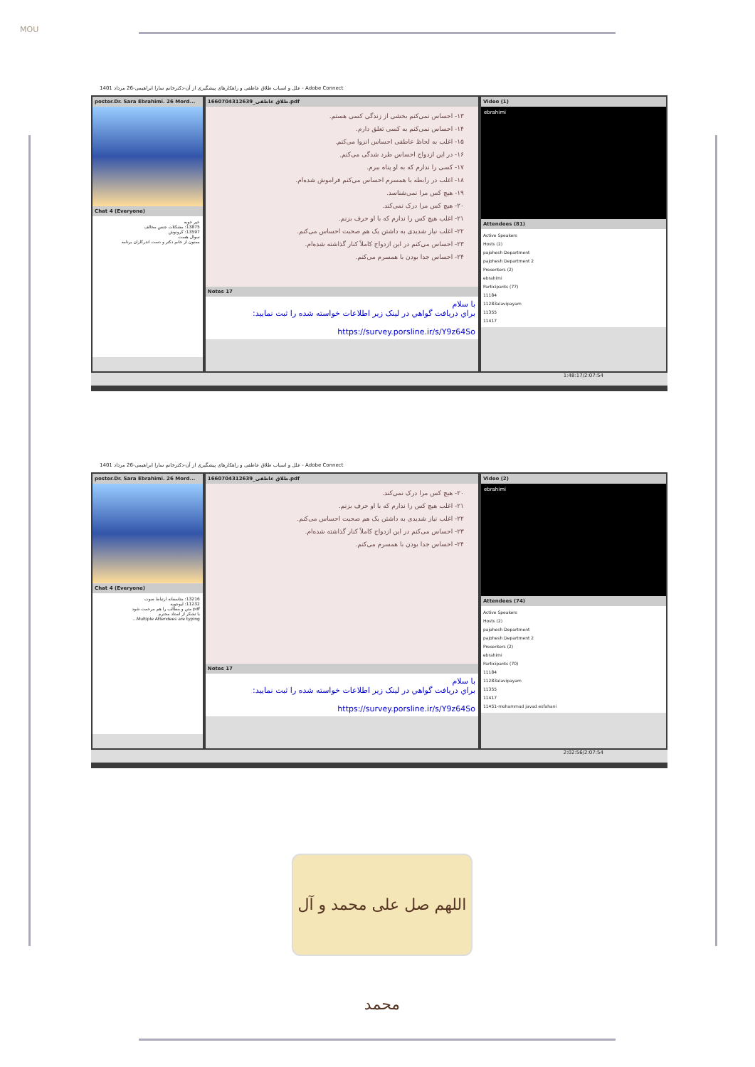MOU
علل و اسباب طلاق عاطفی و راهکارهای پیشگیری از آن-دکترخانم سارا ابراهیمی-26 مرداد 1401 - Adobe Connect
poster.Dr. Sara Ebrahimi. 26 Mord...
Chat 4 (Everyone)
خیر خوبه
13875: مشکلات جنس مخالف
13597: کرونوش
سوال هست
ممنون از خانم دکتر و دست اندرکاران برنامه
1660704312639_طلاق عاطفی.pdf
۱۳- احساس نمی‌کنم بخشی از زندگی کسی هستم.
۱۴- احساس نمی‌کنم به کسی تعلق دارم.
۱۵- اغلب به لحاظ عاطفی احساس انزوا می‌کنم.
۱۶- در این ازدواج احساس طرد شدگی می‌کنم.
۱۷- کسی را ندارم که به او پناه ببرم.
۱۸- اغلب در رابطه با همسرم احساس می‌کنم فراموش شده‌ام.
۱۹- هیچ کس مرا نمی‌شناسد.
۲۰- هیچ کس مرا درک نمی‌کند.
۲۱- اغلب هیچ کس را ندارم که با او حرف بزنم.
۲۲- اغلب نیاز شدیدی به داشتن یک هم صحبت احساس می‌کنم.
۲۳- احساس می‌کنم در این ازدواج کاملاً کنار گذاشته شده‌ام.
۲۴- احساس جدا بودن با همسرم می‌کنم.
Notes 17
با سلام
براي دريافت گواهي در لينک زير اطلاعات خواسته شده را ثبت نماييد:
https://survey.porsline.ir/s/Y9z64So
Video (1)
ebrahimi
Attendees (81)
Active Speakers
Hosts (2)
pajohesh Department
pajohesh Department 2
Presenters (2)
ebrahimi
Participants (77)
11184
11283alavipayam
11355
11417
1:48:17/2:07:54
علل و اسباب طلاق عاطفی و راهکارهای پیشگیری از آن-دکترخانم سارا ابراهیمی-26 مرداد 1401 - Adobe Connect
poster.Dr. Sara Ebrahimi. 26 Mord...
Chat 4 (Everyone)
13216: متاسفانه ارتباط صوت
11232: لیوجویه
pdf متن و مطالب را هم مرحمت شود
با تشکر از استاد محترم
Multiple Attendees are typing...
1660704312639_طلاق عاطفی.pdf
۲۰- هیچ کس مرا درک نمی‌کند.
۲۱- اغلب هیچ کس را ندارم که با او حرف بزنم.
۲۲- اغلب نیاز شدیدی به داشتن یک هم صحبت احساس می‌کنم.
۲۳- احساس می‌کنم در این ازدواج کاملاً کنار گذاشته شده‌ام.
۲۴- احساس جدا بودن با همسرم می‌کنم.
Notes 17
با سلام
براي دريافت گواهي در لينک زير اطلاعات خواسته شده را ثبت نماييد:
https://survey.porsline.ir/s/Y9z64So
Video (2)
ebrahimi
Attendees (74)
Active Speakers
Hosts (2)
pajohesh Department
pajohesh Department 2
Presenters (2)
ebrahimi
Participants (70)
11184
11283alavipayam
11355
11417
11451-mohammad javad esfahani
2:02:56/2:07:54
اللهم صل علی محمد و آل محمد